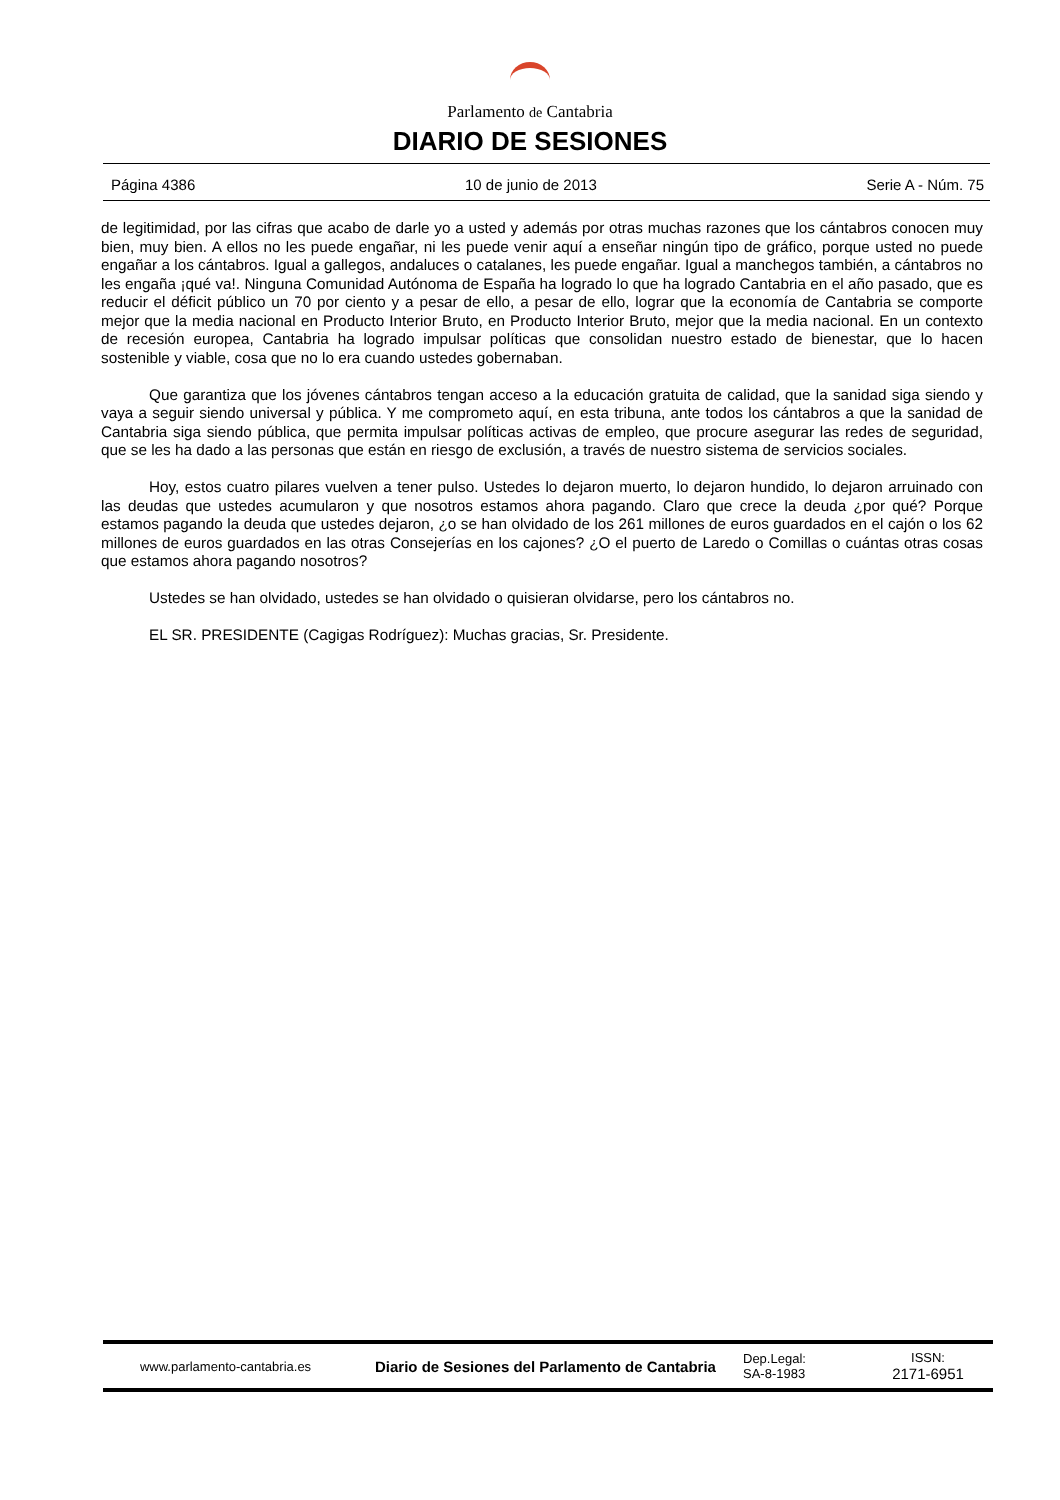Parlamento de Cantabria
DIARIO DE SESIONES
Página 4386 10 de junio de 2013 Serie A - Núm. 75
de legitimidad, por las cifras que acabo de darle yo a usted y además por otras muchas razones que los cántabros conocen muy bien, muy bien. A ellos no les puede engañar, ni les puede venir aquí a enseñar ningún tipo de gráfico, porque usted no puede engañar a los cántabros. Igual a gallegos, andaluces o catalanes, les puede engañar. Igual a manchegos también, a cántabros no les engaña ¡qué va!. Ninguna Comunidad Autónoma de España ha logrado lo que ha logrado Cantabria en el año pasado, que es reducir el déficit público un 70 por ciento y a pesar de ello, a pesar de ello, lograr que la economía de Cantabria se comporte mejor que la media nacional en Producto Interior Bruto, en Producto Interior Bruto, mejor que la media nacional. En un contexto de recesión europea, Cantabria ha logrado impulsar políticas que consolidan nuestro estado de bienestar, que lo hacen sostenible y viable, cosa que no lo era cuando ustedes gobernaban.
Que garantiza que los jóvenes cántabros tengan acceso a la educación gratuita de calidad, que la sanidad siga siendo y vaya a seguir siendo universal y pública. Y me comprometo aquí, en esta tribuna, ante todos los cántabros a que la sanidad de Cantabria siga siendo pública, que permita impulsar políticas activas de empleo, que procure asegurar las redes de seguridad, que se les ha dado a las personas que están en riesgo de exclusión, a través de nuestro sistema de servicios sociales.
Hoy, estos cuatro pilares vuelven a tener pulso. Ustedes lo dejaron muerto, lo dejaron hundido, lo dejaron arruinado con las deudas que ustedes acumularon y que nosotros estamos ahora pagando. Claro que crece la deuda ¿por qué? Porque estamos pagando la deuda que ustedes dejaron, ¿o se han olvidado de los 261 millones de euros guardados en el cajón o los 62 millones de euros guardados en las otras Consejerías en los cajones? ¿O el puerto de Laredo o Comillas o cuántas otras cosas que estamos ahora pagando nosotros?
Ustedes se han olvidado, ustedes se han olvidado o quisieran olvidarse, pero los cántabros no.
EL SR. PRESIDENTE (Cagigas Rodríguez): Muchas gracias, Sr. Presidente.
www.parlamento-cantabria.es
Diario de Sesiones del Parlamento de Cantabria
Dep.Legal:
SA-8-1983
ISSN:
2171-6951